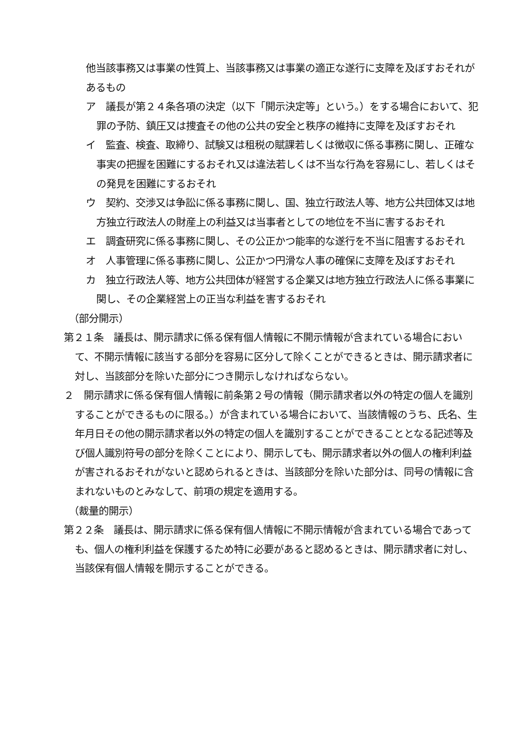他当該事務又は事業の性質上、当該事務又は事業の適正な遂行に支障を及ぼすおそれがあるもの
ア　議長が第２４条各項の決定（以下「開示決定等」という。）をする場合において、犯罪の予防、鎮圧又は捜査その他の公共の安全と秩序の維持に支障を及ぼすおそれ
イ　監査、検査、取締り、試験又は租税の賦課若しくは徴収に係る事務に関し、正確な事実の把握を困難にするおそれ又は違法若しくは不当な行為を容易にし、若しくはその発見を困難にするおそれ
ウ　契約、交渉又は争訟に係る事務に関し、国、独立行政法人等、地方公共団体又は地方独立行政法人の財産上の利益又は当事者としての地位を不当に害するおそれ
エ　調査研究に係る事務に関し、その公正かつ能率的な遂行を不当に阻害するおそれ
オ　人事管理に係る事務に関し、公正かつ円滑な人事の確保に支障を及ぼすおそれ
カ　独立行政法人等、地方公共団体が経営する企業又は地方独立行政法人に係る事業に関し、その企業経営上の正当な利益を害するおそれ
（部分開示）
第２１条　議長は、開示請求に係る保有個人情報に不開示情報が含まれている場合において、不開示情報に該当する部分を容易に区分して除くことができるときは、開示請求者に対し、当該部分を除いた部分につき開示しなければならない。
２　開示請求に係る保有個人情報に前条第２号の情報（開示請求者以外の特定の個人を識別することができるものに限る。）が含まれている場合において、当該情報のうち、氏名、生年月日その他の開示請求者以外の特定の個人を識別することができることとなる記述等及び個人識別符号の部分を除くことにより、開示しても、開示請求者以外の個人の権利利益が害されるおそれがないと認められるときは、当該部分を除いた部分は、同号の情報に含まれないものとみなして、前項の規定を適用する。
（裁量的開示）
第２２条　議長は、開示請求に係る保有個人情報に不開示情報が含まれている場合であっても、個人の権利利益を保護するため特に必要があると認めるときは、開示請求者に対し、当該保有個人情報を開示することができる。